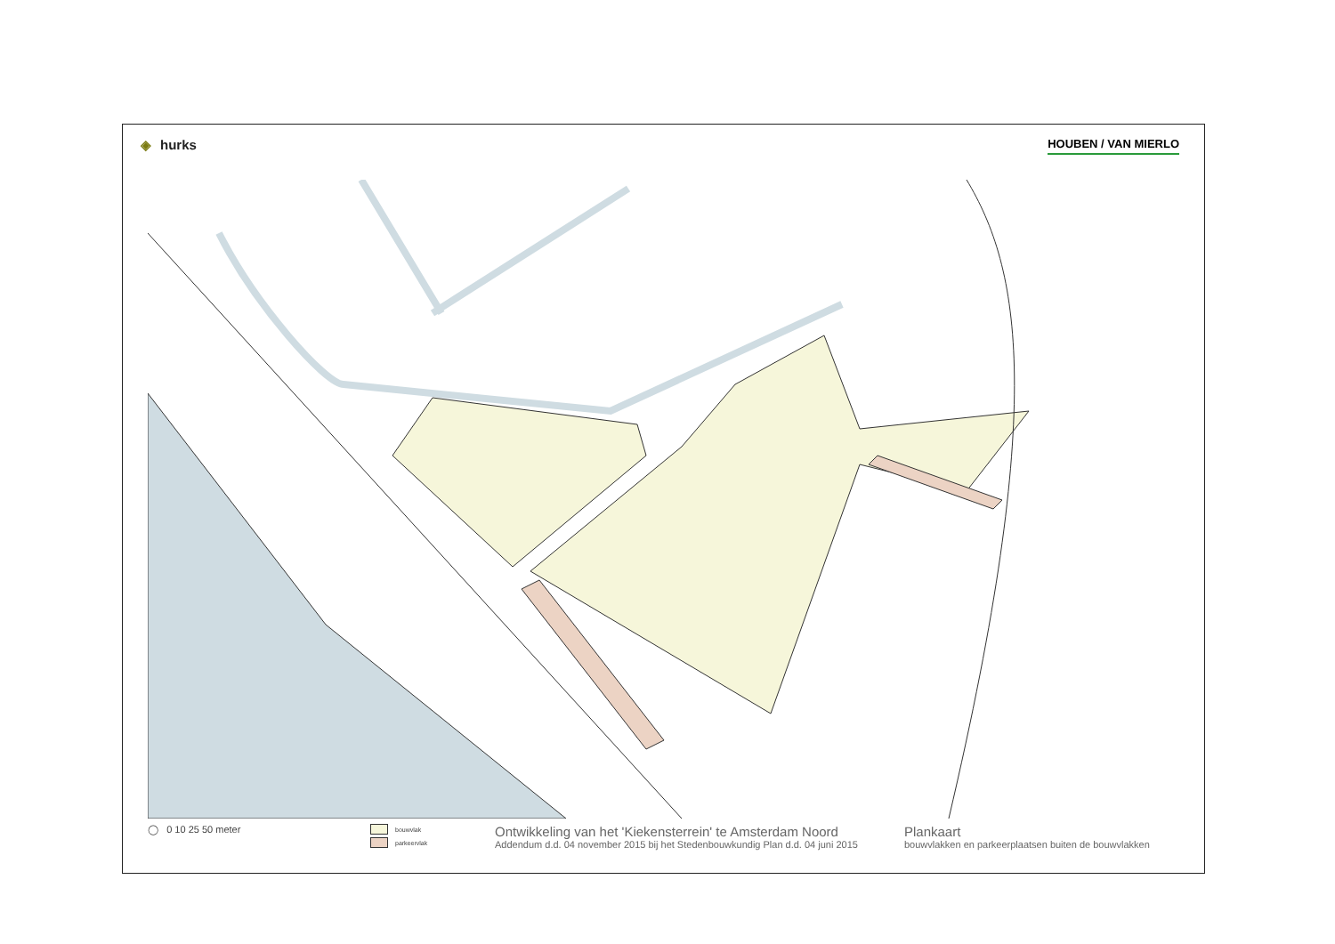◈ hurks
HOUBEN / VAN MIERLO
◯ 0 10 25 50 meter
bouwvlak
parkeervlak
Ontwikkeling van het 'Kiekensterrein' te Amsterdam Noord
Addendum d.d. 04 november 2015 bij het Stedenbouwkundig Plan d.d. 04 juni 2015
Plankaart
bouwvlakken en parkeerplaatsen buiten de bouwvlakken